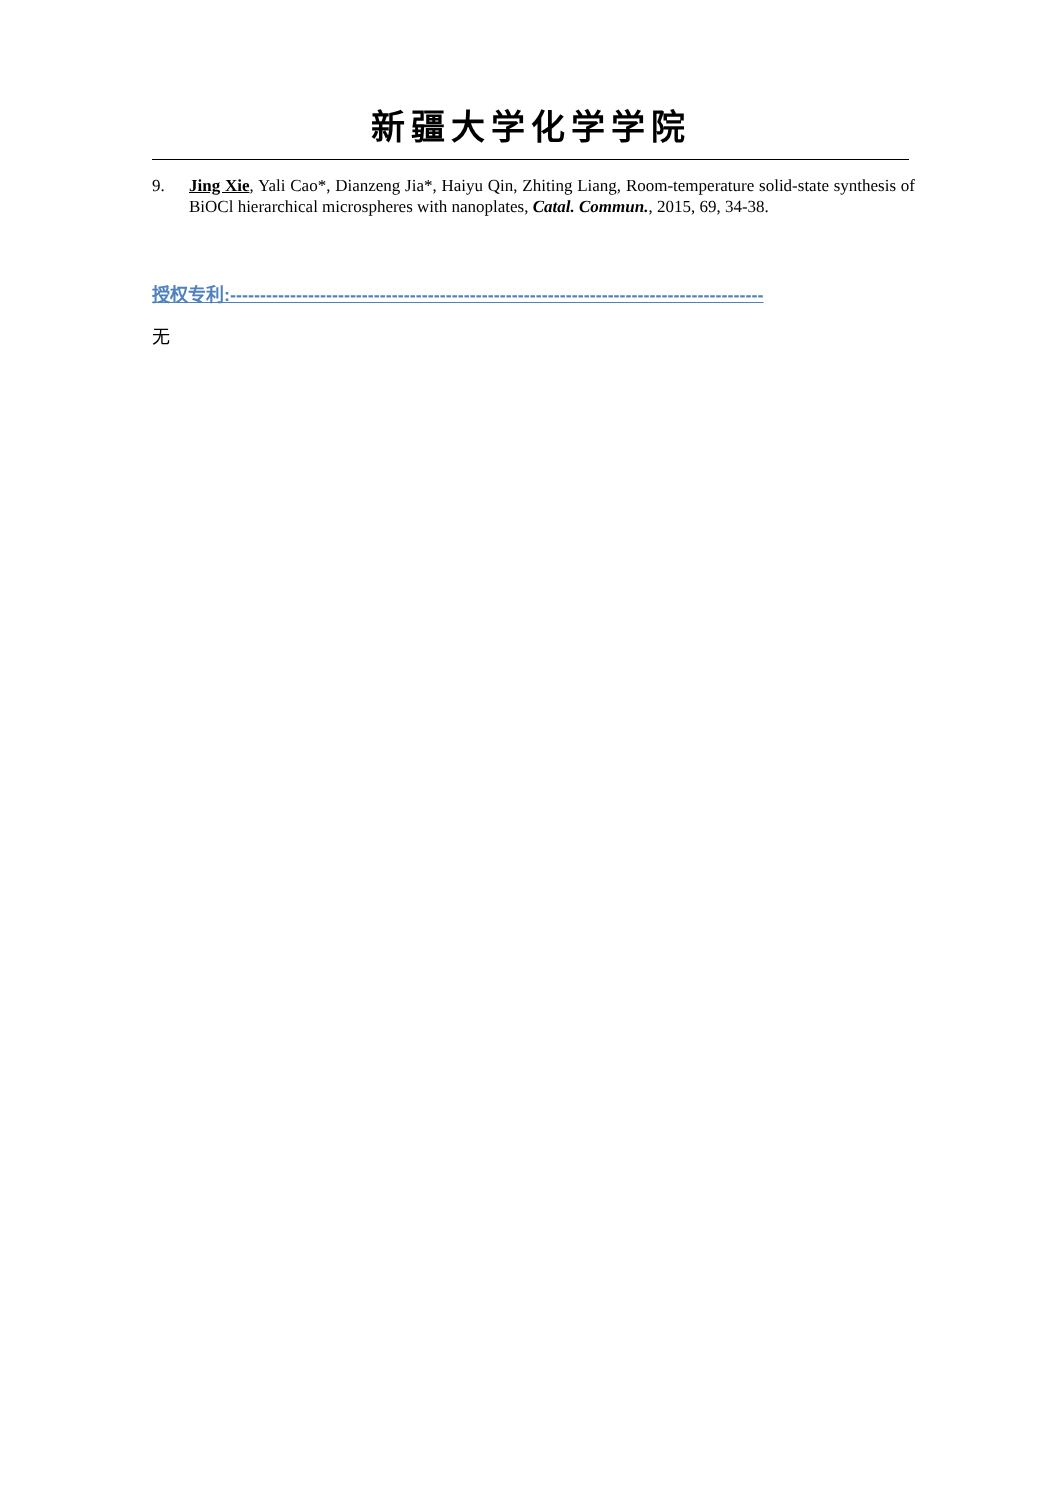新疆大学化学学院
9. Jing Xie, Yali Cao*, Dianzeng Jia*, Haiyu Qin, Zhiting Liang, Room-temperature solid-state synthesis of BiOCl hierarchical microspheres with nanoplates, Catal. Commun., 2015, 69, 34-38.
授权专利:-----------------------------------------------------------------------------------------
无